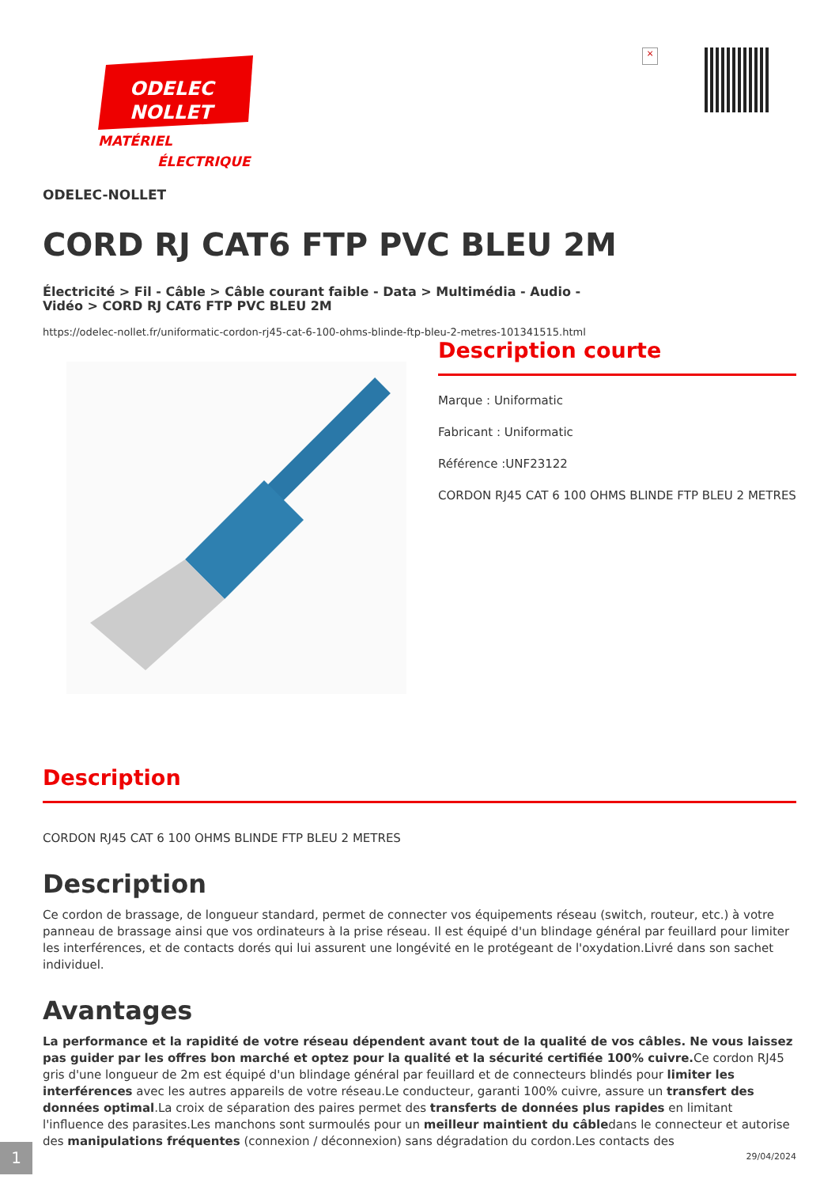ODELEC
NOLLET
MATÉRIEL
ÉLECTRIQUE
×
ODELEC-NOLLET
CORD RJ CAT6 FTP PVC BLEU 2M
Électricité > Fil - Câble > Câble courant faible - Data > Multimédia - Audio - Vidéo > CORD RJ CAT6 FTP PVC BLEU 2M
https://odelec-nollet.fr/uniformatic-cordon-rj45-cat-6-100-ohms-blinde-ftp-bleu-2-metres-101341515.html
Description courte
Marque : Uniformatic
Fabricant : Uniformatic
Référence :UNF23122
CORDON RJ45 CAT 6 100 OHMS BLINDE FTP BLEU 2 METRES
Description
CORDON RJ45 CAT 6 100 OHMS BLINDE FTP BLEU 2 METRES
Description
Ce cordon de brassage, de longueur standard, permet de connecter vos équipements réseau (switch, routeur, etc.) à votre panneau de brassage ainsi que vos ordinateurs à la prise réseau. Il est équipé d'un blindage général par feuillard pour limiter les interférences, et de contacts dorés qui lui assurent une longévité en le protégeant de l'oxydation.Livré dans son sachet individuel.
Avantages
La performance et la rapidité de votre réseau dépendent avant tout de la qualité de vos câbles. Ne vous laissez pas guider par les offres bon marché et optez pour la qualité et la sécurité certifiée 100% cuivre. Ce cordon RJ45 gris d'une longueur de 2m est équipé d'un blindage général par feuillard et de connecteurs blindés pour limiter les interférences avec les autres appareils de votre réseau.Le conducteur, garanti 100% cuivre, assure un transfert des données optimal.La croix de séparation des paires permet des transferts de données plus rapides en limitant l'influence des parasites.Les manchons sont surmoulés pour un meilleur maintient du câbledans le connecteur et autorise des manipulations fréquentes (connexion / déconnexion) sans dégradation du cordon.Les contacts des
1 29/04/2024